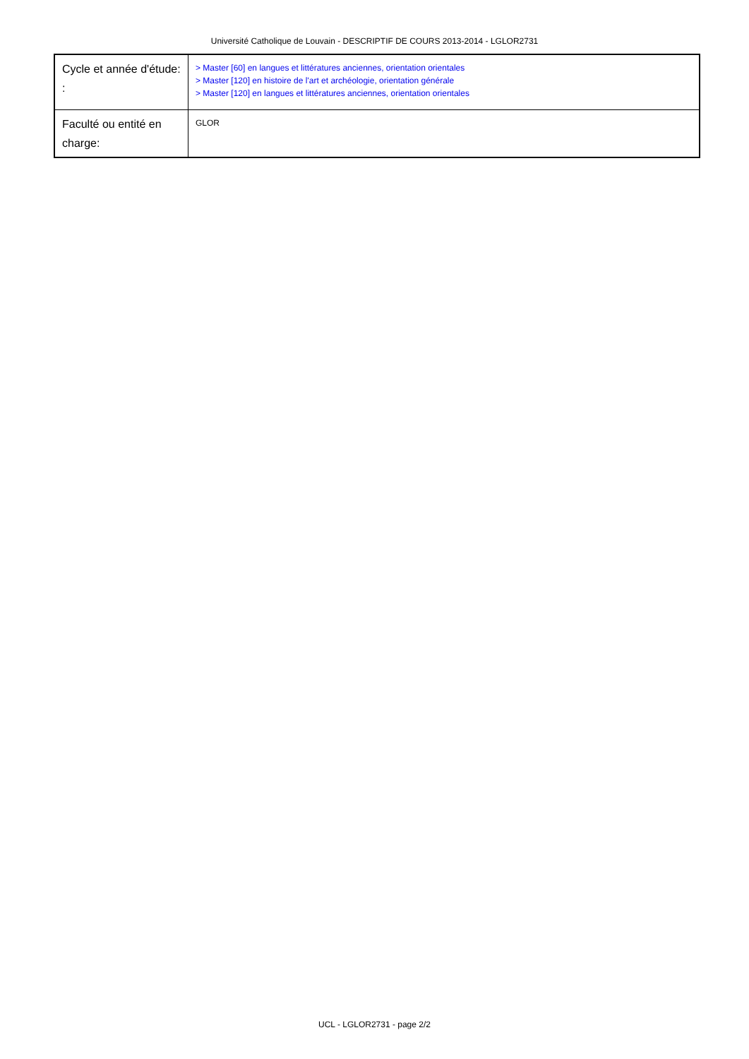Université Catholique de Louvain - DESCRIPTIF DE COURS 2013-2014 - LGLOR2731
| Cycle et année d'étude: : | > Master [60] en langues et littératures anciennes, orientation orientales > Master [120] en histoire de l'art et archéologie, orientation générale > Master [120] en langues et littératures anciennes, orientation orientales |
| Faculté ou entité en charge: | GLOR |
UCL - LGLOR2731 - page 2/2